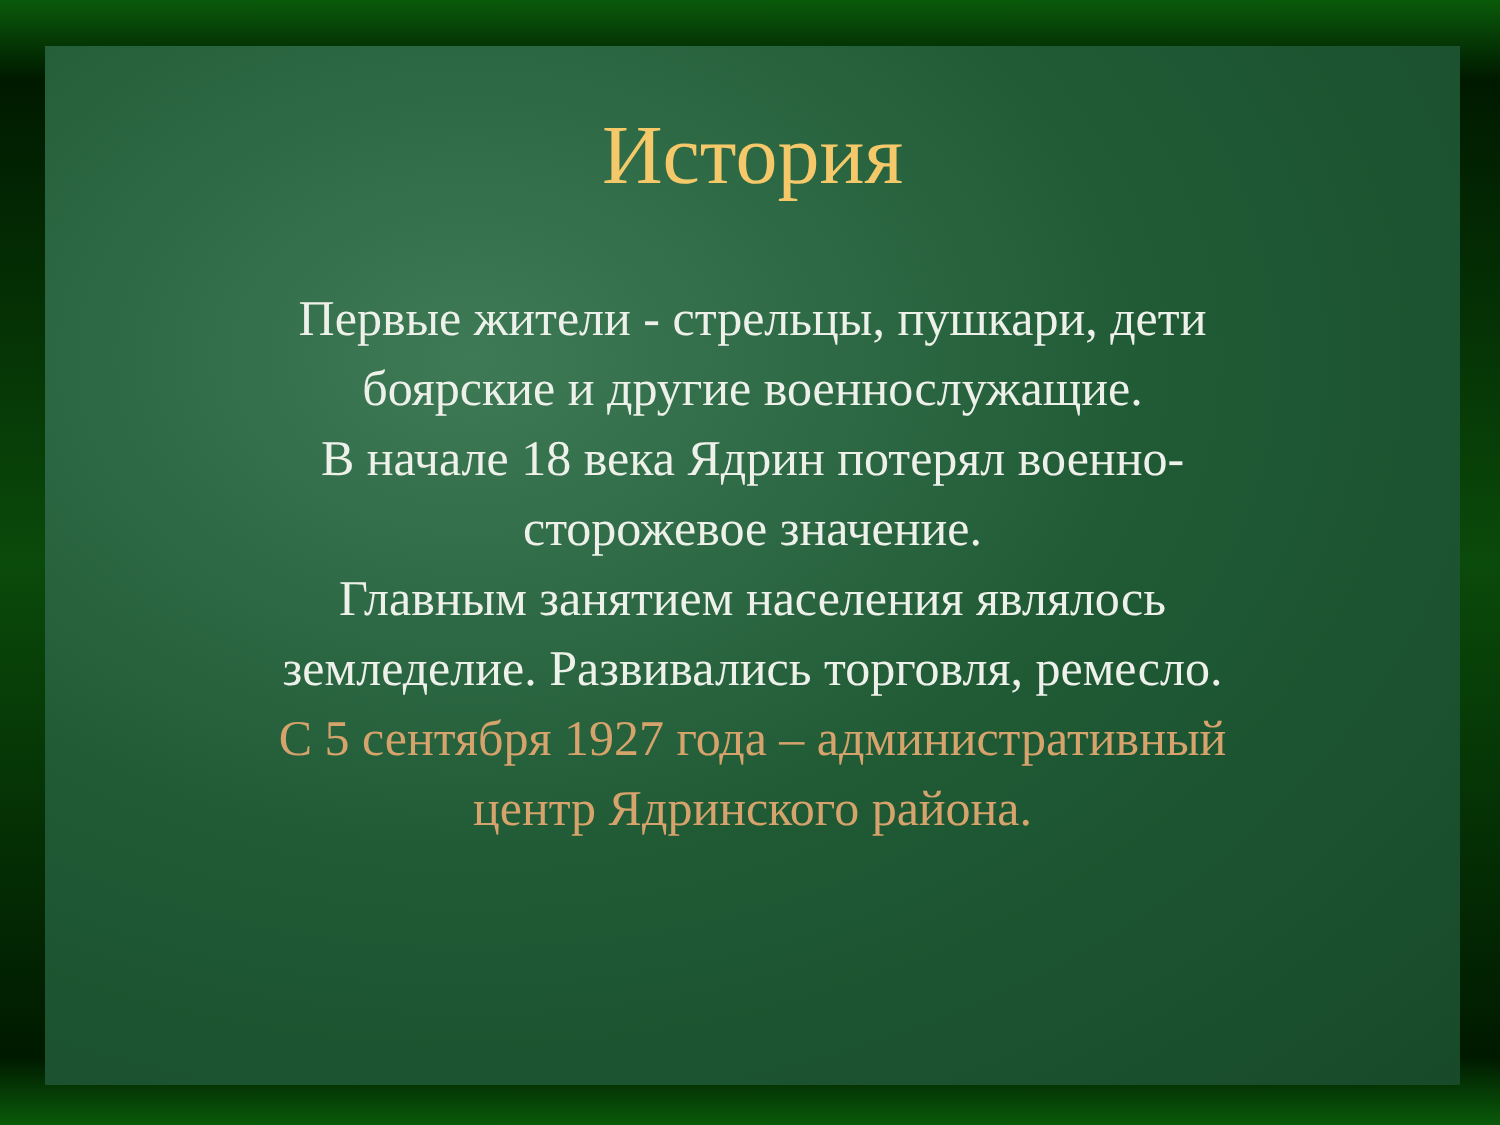История
Первые жители - стрельцы, пушкари, дети
боярские и другие военнослужащие.
В начале 18 века Ядрин потерял военно-
сторожевое значение.
Главным занятием населения являлось
земледелие. Развивались торговля, ремесло.
С 5 сентября 1927 года – административный
центр Ядринского района.